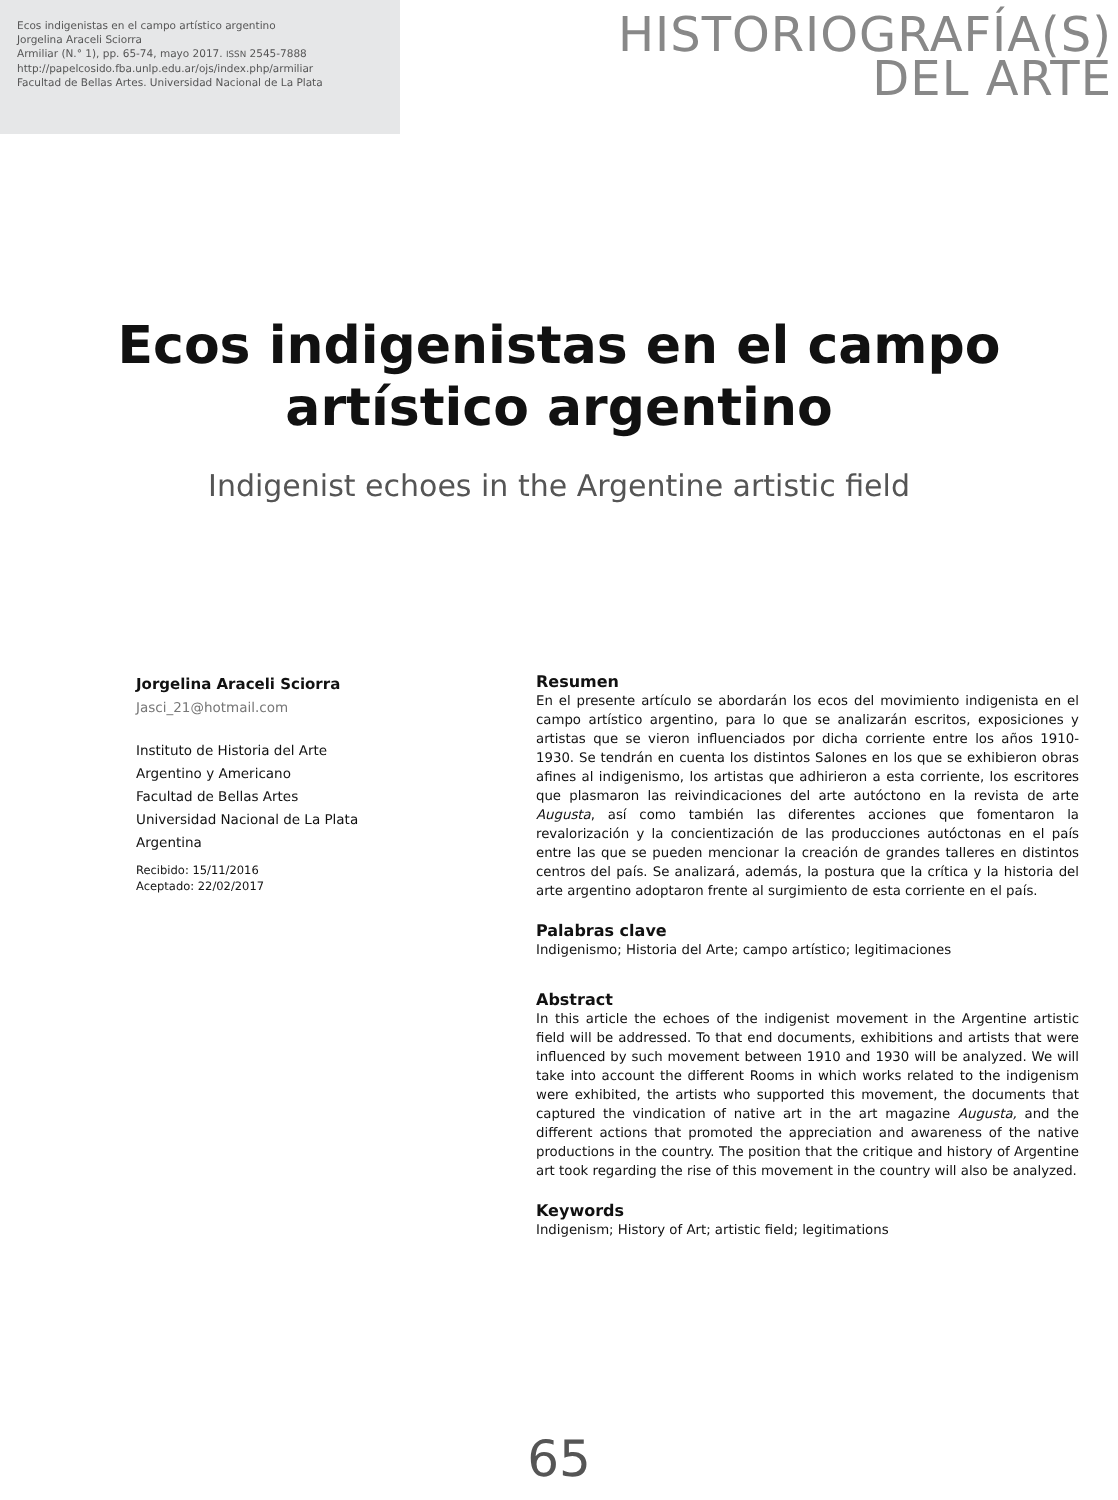Ecos indigenistas en el campo artístico argentino
Jorgelina Araceli Sciorra
Armiliar (N.° 1), pp. 65-74, mayo 2017. ISSN 2545-7888
http://papelcosido.fba.unlp.edu.ar/ojs/index.php/armiliar
Facultad de Bellas Artes. Universidad Nacional de La Plata
HISTORIOGRAFÍA(S)
DEL ARTE
Ecos indigenistas en el campo
artístico argentino
Indigenist echoes in the Argentine artistic field
Jorgelina Araceli Sciorra
Jasci_21@hotmail.com
Instituto de Historia del Arte
Argentino y Americano
Facultad de Bellas Artes
Universidad Nacional de La Plata
Argentina
Recibido: 15/11/2016
Aceptado: 22/02/2017
Resumen
En el presente artículo se abordarán los ecos del movimiento indigenista en el campo artístico argentino, para lo que se analizarán escritos, exposiciones y artistas que se vieron influenciados por dicha corriente entre los años 1910-1930. Se tendrán en cuenta los distintos Salones en los que se exhibieron obras afines al indigenismo, los artistas que adhirieron a esta corriente, los escritores que plasmaron las reivindicaciones del arte autóctono en la revista de arte Augusta, así como también las diferentes acciones que fomentaron la revalorización y la concientización de las producciones autóctonas en el país entre las que se pueden mencionar la creación de grandes talleres en distintos centros del país. Se analizará, además, la postura que la crítica y la historia del arte argentino adoptaron frente al surgimiento de esta corriente en el país.
Palabras clave
Indigenismo; Historia del Arte; campo artístico; legitimaciones
Abstract
In this article the echoes of the indigenist movement in the Argentine artistic field will be addressed. To that end documents, exhibitions and artists that were influenced by such movement between 1910 and 1930 will be analyzed. We will take into account the different Rooms in which works related to the indigenism were exhibited, the artists who supported this movement, the documents that captured the vindication of native art in the art magazine Augusta, and the different actions that promoted the appreciation and awareness of the native productions in the country. The position that the critique and history of Argentine art took regarding the rise of this movement in the country will also be analyzed.
Keywords
Indigenism; History of Art; artistic field; legitimations
65